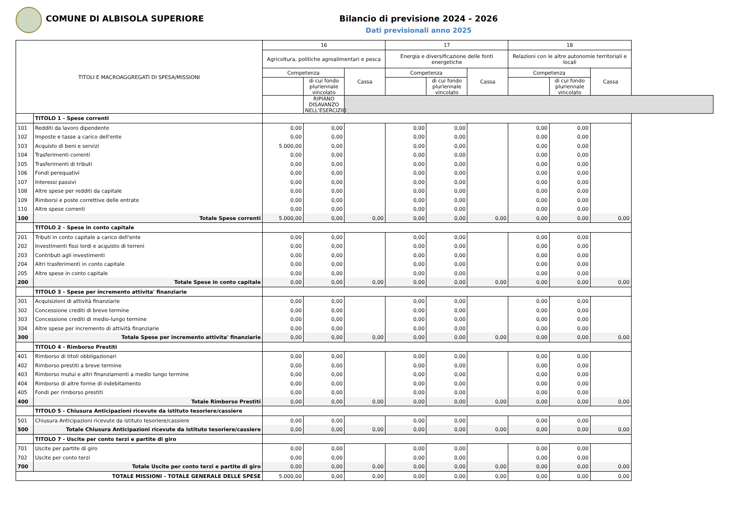COMUNE DI ALBISOLA SUPERIORE Bilancio di previsione 2024 - 2026
Dati previsionali anno 2025
| TITOLI E MACROAGGREGATI DI SPESA/MISSIONI | | 16 | | | 17 | | | 18 | | |
| --- | --- | --- | --- | --- | --- | --- | --- | --- | --- | --- |
| | | Agricoltura, politiche agroalimentari e pesca | | | Energia e diversificazione delle fonti energetiche | | | Relazioni con le altre autonomie territoriali e locali | | |
| | | Competenza | | Cassa | Competenza | | Cassa | Competenza | | Cassa |
| | | | di cui fondo pluriennale vincolato | | | di cui fondo pluriennale vincolato | | | di cui fondo pluriennale vincolato | |
| | | | RIPIANO DISAVANZO NELL'ESERCIZIO | | | | | | | |
| | TITOLO 1 - Spese correnti | | | | | | | | | |
| 101 | Redditi da lavoro dipendente | 0,00 | 0,00 | | 0,00 | 0,00 | | 0,00 | 0,00 | |
| 102 | Imposte e tasse a carico dell'ente | 0,00 | 0,00 | | 0,00 | 0,00 | | 0,00 | 0,00 | |
| 103 | Acquisto di beni e servizi | 5.000,00 | 0,00 | | 0,00 | 0,00 | | 0,00 | 0,00 | |
| 104 | Trasferimenti correnti | 0,00 | 0,00 | | 0,00 | 0,00 | | 0,00 | 0,00 | |
| 105 | Trasferimenti di tributi | 0,00 | 0,00 | | 0,00 | 0,00 | | 0,00 | 0,00 | |
| 106 | Fondi perequativi | 0,00 | 0,00 | | 0,00 | 0,00 | | 0,00 | 0,00 | |
| 107 | Interessi passivi | 0,00 | 0,00 | | 0,00 | 0,00 | | 0,00 | 0,00 | |
| 108 | Altre spese per redditi da capitale | 0,00 | 0,00 | | 0,00 | 0,00 | | 0,00 | 0,00 | |
| 109 | Rimborsi e poste correttive delle entrate | 0,00 | 0,00 | | 0,00 | 0,00 | | 0,00 | 0,00 | |
| 110 | Altre spese correnti | 0,00 | 0,00 | | 0,00 | 0,00 | | 0,00 | 0,00 | |
| 100 | Totale Spese correnti | 5.000,00 | 0,00 | 0,00 | 0,00 | 0,00 | 0,00 | 0,00 | 0,00 | 0,00 |
| | TITOLO 2 - Spese in conto capitale | | | | | | | | | |
| 201 | Tributi in conto capitale a carico dell'ente | 0,00 | 0,00 | | 0,00 | 0,00 | | 0,00 | 0,00 | |
| 202 | Investimenti fissi lordi e acquisto di terreni | 0,00 | 0,00 | | 0,00 | 0,00 | | 0,00 | 0,00 | |
| 203 | Contributi agli investimenti | 0,00 | 0,00 | | 0,00 | 0,00 | | 0,00 | 0,00 | |
| 204 | Altri trasferimenti in conto capitale | 0,00 | 0,00 | | 0,00 | 0,00 | | 0,00 | 0,00 | |
| 205 | Altre spese in conto capitale | 0,00 | 0,00 | | 0,00 | 0,00 | | 0,00 | 0,00 | |
| 200 | Totale Spese in conto capitale | 0,00 | 0,00 | 0,00 | 0,00 | 0,00 | 0,00 | 0,00 | 0,00 | 0,00 |
| | TITOLO 3 - Spese per incremento attivita' finanziarie | | | | | | | | | |
| 301 | Acquisizioni di attività finanziarie | 0,00 | 0,00 | | 0,00 | 0,00 | | 0,00 | 0,00 | |
| 302 | Concessione crediti di breve termine | 0,00 | 0,00 | | 0,00 | 0,00 | | 0,00 | 0,00 | |
| 303 | Concessione crediti di medio-lungo termine | 0,00 | 0,00 | | 0,00 | 0,00 | | 0,00 | 0,00 | |
| 304 | Altre spese per incremento di attività finanziarie | 0,00 | 0,00 | | 0,00 | 0,00 | | 0,00 | 0,00 | |
| 300 | Totale Spese per incremento attivita' finanziarie | 0,00 | 0,00 | 0,00 | 0,00 | 0,00 | 0,00 | 0,00 | 0,00 | 0,00 |
| | TITOLO 4 - Rimborso Prestiti | | | | | | | | | |
| 401 | Rimborso di titoli obbligazionari | 0,00 | 0,00 | | 0,00 | 0,00 | | 0,00 | 0,00 | |
| 402 | Rimborso prestiti a breve termine | 0,00 | 0,00 | | 0,00 | 0,00 | | 0,00 | 0,00 | |
| 403 | Rimborso mutui e altri finanziamenti a medio lungo termine | 0,00 | 0,00 | | 0,00 | 0,00 | | 0,00 | 0,00 | |
| 404 | Rimborso di altre forme di indebitamento | 0,00 | 0,00 | | 0,00 | 0,00 | | 0,00 | 0,00 | |
| 405 | Fondi per rimborso prestiti | 0,00 | 0,00 | | 0,00 | 0,00 | | 0,00 | 0,00 | |
| 400 | Totale Rimborso Prestiti | 0,00 | 0,00 | 0,00 | 0,00 | 0,00 | 0,00 | 0,00 | 0,00 | 0,00 |
| | TITOLO 5 - Chiusura Anticipazioni ricevute da istituto tesoriere/cassiere | | | | | | | | | |
| 501 | Chiusura Anticipazioni ricevute da istituto tesoriere/cassiere | 0,00 | 0,00 | | 0,00 | 0,00 | | 0,00 | 0,00 | |
| 500 | Totale Chiusura Anticipazioni ricevute da istituto tesoriere/cassiere | 0,00 | 0,00 | 0,00 | 0,00 | 0,00 | 0,00 | 0,00 | 0,00 | 0,00 |
| | TITOLO 7 - Uscite per conto terzi e partite di giro | | | | | | | | | |
| 701 | Uscite per partite di giro | 0,00 | 0,00 | | 0,00 | 0,00 | | 0,00 | 0,00 | |
| 702 | Uscite per conto terzi | 0,00 | 0,00 | | 0,00 | 0,00 | | 0,00 | 0,00 | |
| 700 | Totale Uscite per conto terzi e partite di giro | 0,00 | 0,00 | 0,00 | 0,00 | 0,00 | 0,00 | 0,00 | 0,00 | 0,00 |
| TOTALE MISSIONI - TOTALE GENERALE DELLE SPESE | | 5.000,00 | 0,00 | 0,00 | 0,00 | 0,00 | 0,00 | 0,00 | 0,00 | 0,00 |